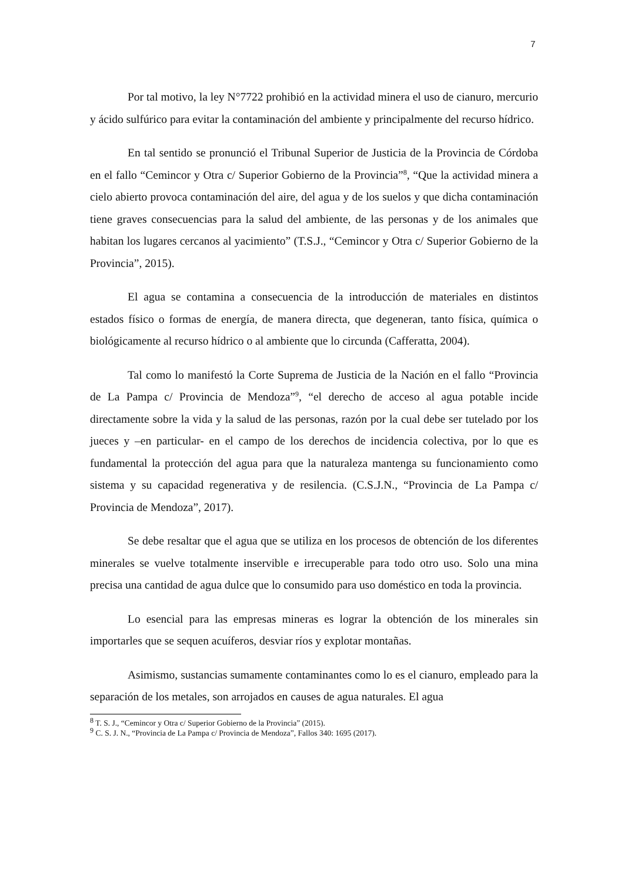7
Por tal motivo, la ley N°7722 prohibió en la actividad minera el uso de cianuro, mercurio y ácido sulfúrico para evitar la contaminación del ambiente y principalmente del recurso hídrico.
En tal sentido se pronunció el Tribunal Superior de Justicia de la Provincia de Córdoba en el fallo “Cemincor y Otra c/ Superior Gobierno de la Provincia”<sup>8</sup>, “Que la actividad minera a cielo abierto provoca contaminación del aire, del agua y de los suelos y que dicha contaminación tiene graves consecuencias para la salud del ambiente, de las personas y de los animales que habitan los lugares cercanos al yacimiento” (T.S.J., “Cemincor y Otra c/ Superior Gobierno de la Provincia”, 2015).
El agua se contamina a consecuencia de la introducción de materiales en distintos estados físico o formas de energía, de manera directa, que degeneran, tanto física, química o biológicamente al recurso hídrico o al ambiente que lo circunda (Cafferatta, 2004).
Tal como lo manifestó la Corte Suprema de Justicia de la Nación en el fallo “Provincia de La Pampa c/ Provincia de Mendoza”<sup>9</sup>, “el derecho de acceso al agua potable incide directamente sobre la vida y la salud de las personas, razón por la cual debe ser tutelado por los jueces y –en particular- en el campo de los derechos de incidencia colectiva, por lo que es fundamental la protección del agua para que la naturaleza mantenga su funcionamiento como sistema y su capacidad regenerativa y de resilencia. (C.S.J.N., “Provincia de La Pampa c/ Provincia de Mendoza”, 2017).
Se debe resaltar que el agua que se utiliza en los procesos de obtención de los diferentes minerales se vuelve totalmente inservible e irrecuperable para todo otro uso. Solo una mina precisa una cantidad de agua dulce que lo consumido para uso doméstico en toda la provincia.
Lo esencial para las empresas mineras es lograr la obtención de los minerales sin importarles que se sequen acuíferos, desviar ríos y explotar montañas.
Asimismo, sustancias sumamente contaminantes como lo es el cianuro, empleado para la separación de los metales, son arrojados en causes de agua naturales. El agua
<sup>8</sup> T. S. J., “Cemincor y Otra c/ Superior Gobierno de la Provincia” (2015).
<sup>9</sup> C. S. J. N., “Provincia de La Pampa c/ Provincia de Mendoza”, Fallos 340: 1695 (2017).